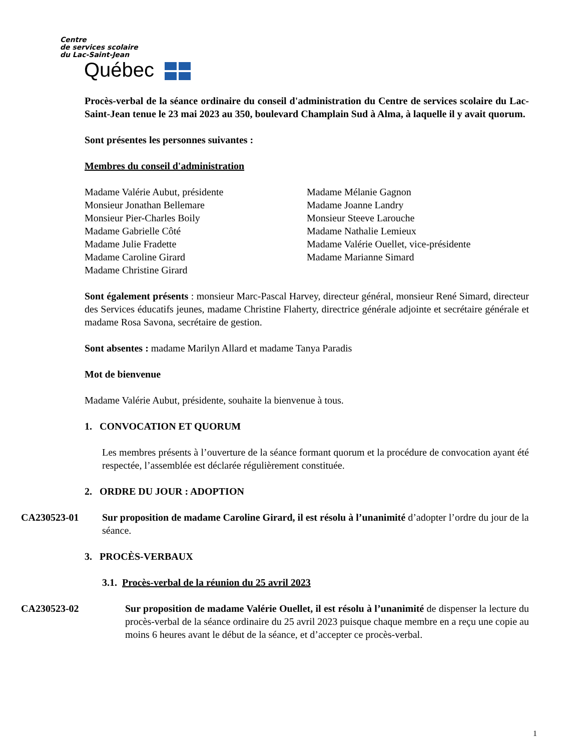Centre
de services scolaire
du Lac-Saint-Jean
Québec
Procès-verbal de la séance ordinaire du conseil d'administration du Centre de services scolaire du Lac-Saint-Jean tenue le 23 mai 2023 au 350, boulevard Champlain Sud à Alma, à laquelle il y avait quorum.
Sont présentes les personnes suivantes :
Membres du conseil d'administration
Madame Valérie Aubut, présidente
Monsieur Jonathan Bellemare
Monsieur Pier-Charles Boily
Madame Gabrielle Côté
Madame Julie Fradette
Madame Caroline Girard
Madame Christine Girard
Madame Mélanie Gagnon
Madame Joanne Landry
Monsieur Steeve Larouche
Madame Nathalie Lemieux
Madame Valérie Ouellet, vice-présidente
Madame Marianne Simard
Sont également présents : monsieur Marc-Pascal Harvey, directeur général, monsieur René Simard, directeur des Services éducatifs jeunes, madame Christine Flaherty, directrice générale adjointe et secrétaire générale et madame Rosa Savona, secrétaire de gestion.
Sont absentes : madame Marilyn Allard et madame Tanya Paradis
Mot de bienvenue
Madame Valérie Aubut, présidente, souhaite la bienvenue à tous.
1. CONVOCATION ET QUORUM
Les membres présents à l’ouverture de la séance formant quorum et la procédure de convocation ayant été respectée, l’assemblée est déclarée régulièrement constituée.
2. ORDRE DU JOUR : ADOPTION
CA230523-01 Sur proposition de madame Caroline Girard, il est résolu à l’unanimité d’adopter l’ordre du jour de la séance.
3. PROCÈS-VERBAUX
3.1. Procès-verbal de la réunion du 25 avril 2023
CA230523-02 Sur proposition de madame Valérie Ouellet, il est résolu à l’unanimité de dispenser la lecture du procès-verbal de la séance ordinaire du 25 avril 2023 puisque chaque membre en a reçu une copie au moins 6 heures avant le début de la séance, et d’accepter ce procès-verbal.
1